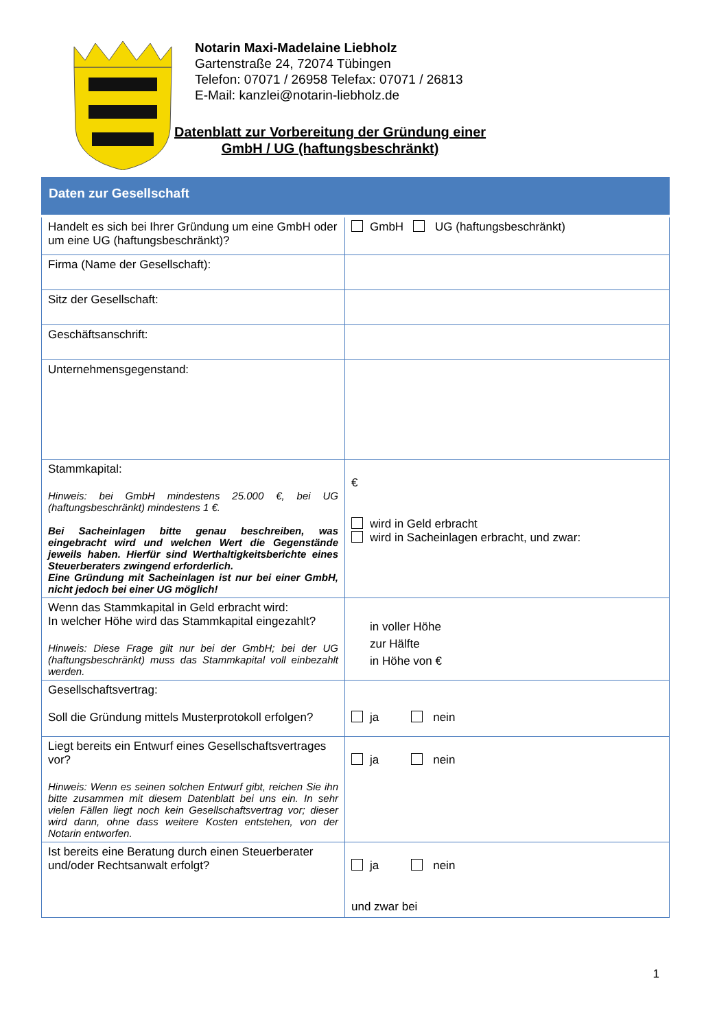Notarin Maxi-Madelaine Liebholz
Gartenstraße 24, 72074 Tübingen
Telefon: 07071 / 26958 Telefax: 07071 / 26813
E-Mail: kanzlei@notarin-liebholz.de
Datenblatt zur Vorbereitung der Gründung einer
GmbH / UG (haftungsbeschränkt)
| Daten zur Gesellschaft | |
| Handelt es sich bei Ihrer Gründung um eine GmbH oder um eine UG (haftungsbeschränkt)? | GmbH UG (haftungsbeschränkt) |
| Firma (Name der Gesellschaft): | |
| Sitz der Gesellschaft: | |
| Geschäftsanschrift: | |
| Unternehmensgegenstand: | |
| Stammkapital: Hinweis: bei GmbH mindestens 25.000 €, bei UG (haftungsbeschränkt) mindestens 1 €. Bei Sacheinlagen bitte genau beschreiben, was eingebracht wird und welchen Wert die Gegenstände jeweils haben. Hierfür sind Werthaltigkeitsberichte eines Steuerberaters zwingend erforderlich. Eine Gründung mit Sacheinlagen ist nur bei einer GmbH, nicht jedoch bei einer UG möglich! | € wird in Geld erbracht wird in Sacheinlagen erbracht, und zwar: |
| Wenn das Stammkapital in Geld erbracht wird: In welcher Höhe wird das Stammkapital eingezahlt? Hinweis: Diese Frage gilt nur bei der GmbH; bei der UG (haftungsbeschränkt) muss das Stammkapital voll einbezahlt werden. | in voller Höhe zur Hälfte in Höhe von € |
| Gesellschaftsvertrag: Soll die Gründung mittels Musterprotokoll erfolgen? | ja nein |
| Liegt bereits ein Entwurf eines Gesellschaftsvertrages vor? Hinweis: Wenn es seinen solchen Entwurf gibt, reichen Sie ihn bitte zusammen mit diesem Datenblatt bei uns ein. In sehr vielen Fällen liegt noch kein Gesellschaftsvertrag vor; dieser wird dann, ohne dass weitere Kosten entstehen, von der Notarin entworfen. | ja nein |
| Ist bereits eine Beratung durch einen Steuerberater und/oder Rechtsanwalt erfolgt? | ja nein und zwar bei |
1